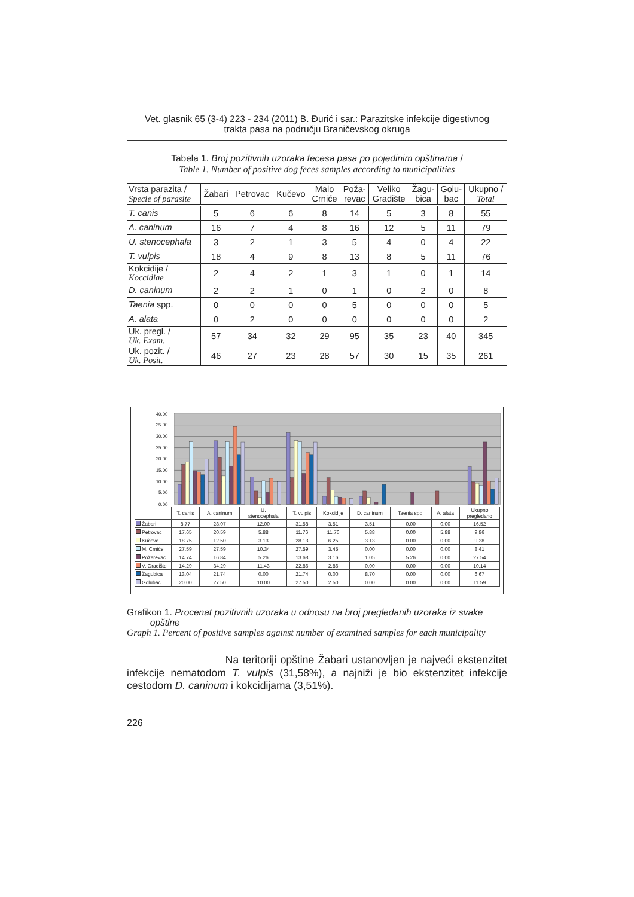Vet. glasnik 65 (3-4) 223 - 234 (2011) B. Đurić i sar.: Parazitske infekcije digestivnog
trakta pasa na području Braničevskog okruga
Tabela 1. Broj pozitivnih uzoraka fecesa pasa po pojedinim opštinama /
Table 1. Number of positive dog feces samples according to municipalities
| Vrsta parazita / Specie of parasite | Žabari | Petrovac | Kučevo | Malo Crniće | Poža- revac | Veliko Gradište | Žagu- bica | Golu- bac | Ukupno / Total |
| --- | --- | --- | --- | --- | --- | --- | --- | --- | --- |
| T. canis | 5 | 6 | 6 | 8 | 14 | 5 | 3 | 8 | 55 |
| A. caninum | 16 | 7 | 4 | 8 | 16 | 12 | 5 | 11 | 79 |
| U. stenocephala | 3 | 2 | 1 | 3 | 5 | 4 | 0 | 4 | 22 |
| T. vulpis | 18 | 4 | 9 | 8 | 13 | 8 | 5 | 11 | 76 |
| Kokcidije / Koccidiae | 2 | 4 | 2 | 1 | 3 | 1 | 0 | 1 | 14 |
| D. caninum | 2 | 2 | 1 | 0 | 1 | 0 | 2 | 0 | 8 |
| Taenia spp. | 0 | 0 | 0 | 0 | 5 | 0 | 0 | 0 | 5 |
| A. alata | 0 | 2 | 0 | 0 | 0 | 0 | 0 | 0 | 2 |
| Uk. pregl. / Uk. Exam. | 57 | 34 | 32 | 29 | 95 | 35 | 23 | 40 | 345 |
| Uk. pozit. / Uk. Posit. | 46 | 27 | 23 | 28 | 57 | 30 | 15 | 35 | 261 |
40.00
35.00
30.00
25.00
20.00
15.00
10.00
5.00
0.00
| | T. canis | A. caninum | U. stenocephala | T. vulpis | Kokcidije | D. caninum | Taenia spp. | A. alata | Ukupno pregledano |
| --- | --- | --- | --- | --- | --- | --- | --- | --- | --- |
| Žabari | 8.77 | 28.07 | 12.00 | 31.58 | 3.51 | 3.51 | 0.00 | 0.00 | 16.52 |
| Petrovac | 17.65 | 20.59 | 5.88 | 11.76 | 11.76 | 5.88 | 0.00 | 5.88 | 9.86 |
| Kučevo | 18.75 | 12.50 | 3.13 | 28.13 | 6.25 | 3.13 | 0.00 | 0.00 | 9.28 |
| M. Crniće | 27.59 | 27.59 | 10.34 | 27.59 | 3.45 | 0.00 | 0.00 | 0.00 | 8.41 |
| Požarevac | 14.74 | 16.84 | 5.26 | 13.68 | 3.16 | 1.05 | 5.26 | 0.00 | 27.54 |
| V. Gradište | 14.29 | 34.29 | 11.43 | 22.86 | 2.86 | 0.00 | 0.00 | 0.00 | 10.14 |
| Žagubica | 13.04 | 21.74 | 0.00 | 21.74 | 0.00 | 8.70 | 0.00 | 0.00 | 6.67 |
| Golubac | 20.00 | 27.50 | 10.00 | 27.50 | 2.50 | 0.00 | 0.00 | 0.00 | 11.59 |
Grafikon 1. Procenat pozitivnih uzoraka u odnosu na broj pregledanih uzoraka iz svake
opštine
Graph 1. Percent of positive samples against number of examined samples for each municipality
Na teritoriji opštine Žabari ustanovljen je najveći ekstenzitet infekcije nematodom T. vulpis (31,58%), a najniži je bio ekstenzitet infekcije cestodom D. caninum i kokcidijama (3,51%).
226